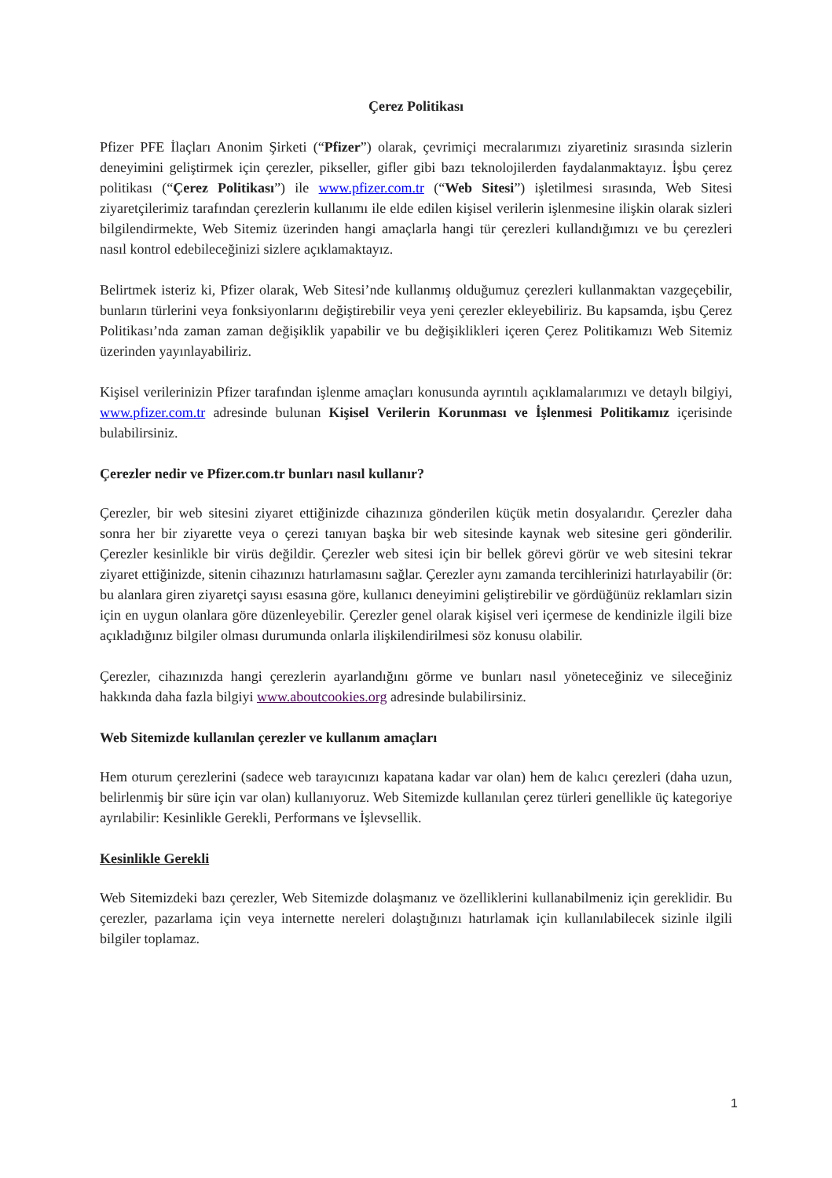Çerez Politikası
Pfizer PFE İlaçları Anonim Şirketi (“Pfizer”) olarak, çevrimiçi mecralarımızı ziyaretiniz sırasında sizlerin deneyimini geliştirmek için çerezler, pikseller, gifler gibi bazı teknolojilerden faydalanmaktayız. İşbu çerez politikası (“Çerez Politikası”) ile www.pfizer.com.tr (“Web Sitesi”) işletilmesi sırasında, Web Sitesi ziyaretçilerimiz tarafından çerezlerin kullanımı ile elde edilen kişisel verilerin işlenmesine ilişkin olarak sizleri bilgilendirmekte, Web Sitemiz üzerinden hangi amaçlarla hangi tür çerezleri kullandığımızı ve bu çerezleri nasıl kontrol edebileceğinizi sizlere açıklamaktayız.
Belirtmek isteriz ki, Pfizer olarak, Web Sitesi’nde kullanmış olduğumuz çerezleri kullanmaktan vazgeçebilir, bunların türlerini veya fonksiyonlarını değiştirebilir veya yeni çerezler ekleyebiliriz. Bu kapsamda, işbu Çerez Politikası’nda zaman zaman değişiklik yapabilir ve bu değişiklikleri içeren Çerez Politikamızı Web Sitemiz üzerinden yayınlayabiliriz.
Kişisel verilerinizin Pfizer tarafından işlenme amaçları konusunda ayrıntılı açıklamalarımızı ve detaylı bilgiyi, www.pfizer.com.tr adresinde bulunan Kişisel Verilerin Korunması ve İşlenmesi Politikamız içerisinde bulabilirsiniz.
Çerezler nedir ve Pfizer.com.tr bunları nasıl kullanır?
Çerezler, bir web sitesini ziyaret ettiğinizde cihazınıza gönderilen küçük metin dosyalarıdır. Çerezler daha sonra her bir ziyarette veya o çerezi tanıyan başka bir web sitesinde kaynak web sitesine geri gönderilir. Çerezler kesinlikle bir virüs değildir. Çerezler web sitesi için bir bellek görevi görür ve web sitesini tekrar ziyaret ettiğinizde, sitenin cihazınızı hatırlamasını sağlar. Çerezler aynı zamanda tercihlerinizi hatırlayabilir (ör: bu alanlara giren ziyaretçi sayısı esasına göre, kullanıcı deneyimini geliştirebilir ve gördüğünüz reklamları sizin için en uygun olanlara göre düzenleyebilir. Çerezler genel olarak kişisel veri içermese de kendinizle ilgili bize açıkladığınız bilgiler olması durumunda onlarla ilişkilendirilmesi söz konusu olabilir.
Çerezler, cihazınızda hangi çerezlerin ayarlandığını görme ve bunları nasıl yöneteceğiniz ve sileceğiniz hakkında daha fazla bilgiyi www.aboutcookies.org adresinde bulabilirsiniz.
Web Sitemizde kullanılan çerezler ve kullanım amaçları
Hem oturum çerezlerini (sadece web tarayıcınızı kapatana kadar var olan) hem de kalıcı çerezleri (daha uzun, belirlenmiş bir süre için var olan) kullanıyoruz. Web Sitemizde kullanılan çerez türleri genellikle üç kategoriye ayrılabilir: Kesinlikle Gerekli, Performans ve İşlevsellik.
Kesinlikle Gerekli
Web Sitemizdeki bazı çerezler, Web Sitemizde dolaşmanız ve özelliklerini kullanabilmeniz için gereklidir. Bu çerezler, pazarlama için veya internette nereleri dolaştığınızı hatırlamak için kullanılabilecek sizinle ilgili bilgiler toplamaz.
1